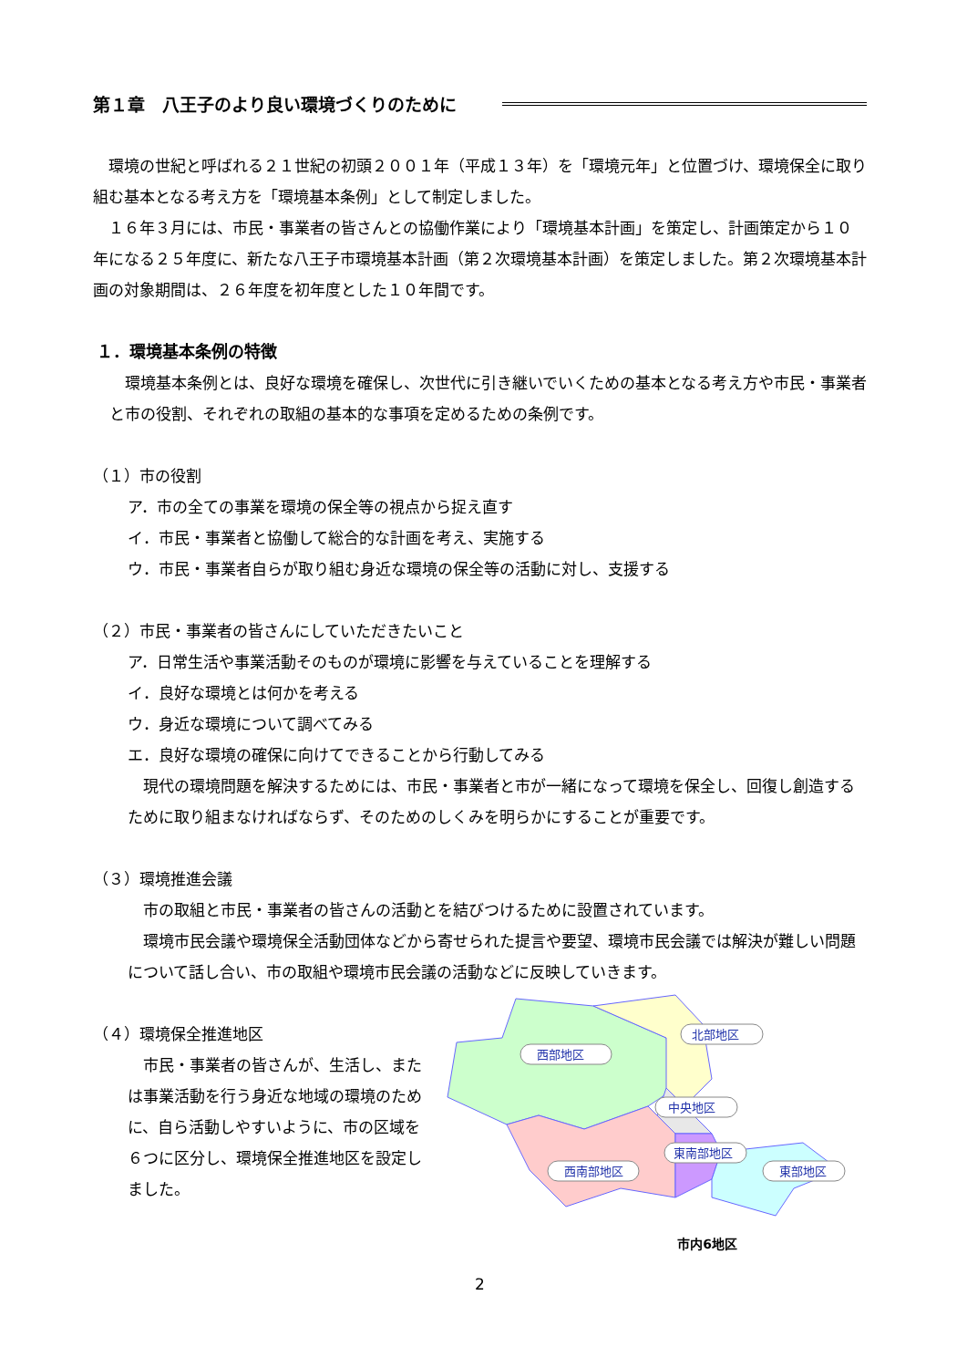第１章　八王子のより良い環境づくりのために
環境の世紀と呼ばれる２１世紀の初頭２００１年（平成１３年）を「環境元年」と位置づけ、環境保全に取り組む基本となる考え方を「環境基本条例」として制定しました。
１６年３月には、市民・事業者の皆さんとの協働作業により「環境基本計画」を策定し、計画策定から１０年になる２５年度に、新たな八王子市環境基本計画（第２次環境基本計画）を策定しました。第２次環境基本計画の対象期間は、２６年度を初年度とした１０年間です。
１．環境基本条例の特徴
環境基本条例とは、良好な環境を確保し、次世代に引き継いでいくための基本となる考え方や市民・事業者と市の役割、それぞれの取組の基本的な事項を定めるための条例です。
（１）市の役割
ア．市の全ての事業を環境の保全等の視点から捉え直す
イ．市民・事業者と協働して総合的な計画を考え、実施する
ウ．市民・事業者自らが取り組む身近な環境の保全等の活動に対し、支援する
（２）市民・事業者の皆さんにしていただきたいこと
ア．日常生活や事業活動そのものが環境に影響を与えていることを理解する
イ．良好な環境とは何かを考える
ウ．身近な環境について調べてみる
エ．良好な環境の確保に向けてできることから行動してみる
現代の環境問題を解決するためには、市民・事業者と市が一緒になって環境を保全し、回復し創造するために取り組まなければならず、そのためのしくみを明らかにすることが重要です。
（３）環境推進会議
市の取組と市民・事業者の皆さんの活動とを結びつけるために設置されています。
環境市民会議や環境保全活動団体などから寄せられた提言や要望、環境市民会議では解決が難しい問題について話し合い、市の取組や環境市民会議の活動などに反映していきます。
（４）環境保全推進地区
市民・事業者の皆さんが、生活し、または事業活動を行う身近な地域の環境のために、自ら活動しやすいように、市の区域を６つに区分し、環境保全推進地区を設定しました。
北部地区
西部地区
中央地区
西南部地区
東南部地区
東部地区
市内6地区
2